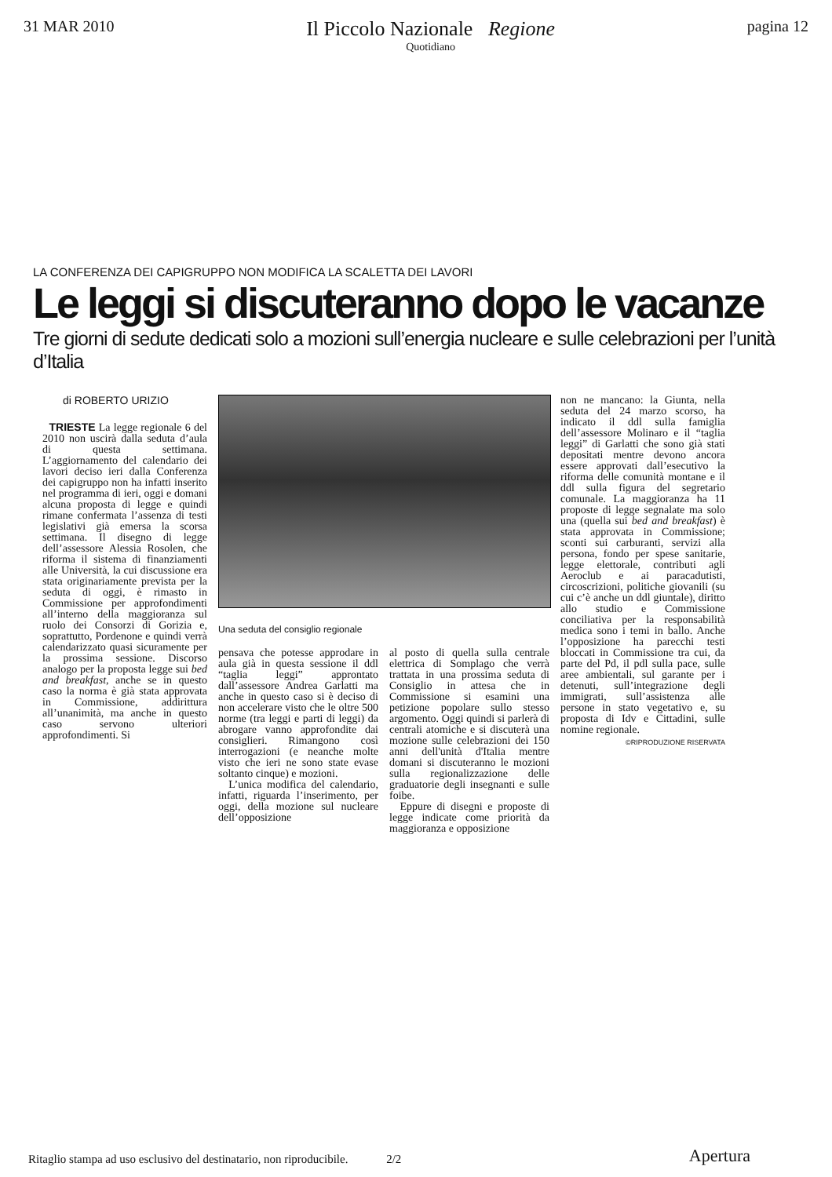31 MAR 2010
Il Piccolo Nazionale Regione
Quotidiano
pagina 12
LA CONFERENZA DEI CAPIGRUPPO NON MODIFICA LA SCALETTA DEI LAVORI
Le leggi si discuteranno dopo le vacanze
Tre giorni di sedute dedicati solo a mozioni sull’energia nucleare e sulle celebrazioni per l’unità d’Italia
di ROBERTO URIZIO
TRIESTE La legge regionale 6 del 2010 non uscirà dalla seduta d’aula di questa settimana. L’aggiornamento del calendario dei lavori deciso ieri dalla Conferenza dei capigruppo non ha infatti inserito nel programma di ieri, oggi e domani alcuna proposta di legge e quindi rimane confermata l’assenza di testi legislativi già emersa la scorsa settimana. Il disegno di legge dell’assessore Alessia Rosolen, che riforma il sistema di finanziamenti alle Università, la cui discussione era stata originariamente prevista per la seduta di oggi, è rimasto in Commissione per approfondimenti all’interno della maggioranza sul ruolo dei Consorzi di Gorizia e, soprattutto, Pordenone e quindi verrà calendarizzato quasi sicuramente per la prossima sessione. Discorso analogo per la proposta legge sui bed and breakfast, anche se in questo caso la norma è già stata approvata in Commissione, addirittura all’unanimità, ma anche in questo caso servono ulteriori approfondimenti. Si
Una seduta del consiglio regionale
pensava che potesse approdare in aula già in questa sessione il ddl “taglia leggi” approntato dall’assessore Andrea Garlatti ma anche in questo caso si è deciso di non accelerare visto che le oltre 500 norme (tra leggi e parti di leggi) da abrogare vanno approfondite dai consiglieri. Rimangono così interrogazioni (e neanche molte visto che ieri ne sono state evase soltanto cinque) e mozioni.
L’unica modifica del calendario, infatti, riguarda l’inserimento, per oggi, della mozione sul nucleare dell’opposizione
al posto di quella sulla centrale elettrica di Somplago che verrà trattata in una prossima seduta di Consiglio in attesa che in Commissione si esamini una petizione popolare sullo stesso argomento. Oggi quindi si parlerà di centrali atomiche e si discuterà una mozione sulle celebrazioni dei 150 anni dell'unità d'Italia mentre domani si discuteranno le mozioni sulla regionalizzazione delle graduatorie degli insegnanti e sulle foibe.
Eppure di disegni e proposte di legge indicate come priorità da maggioranza e opposizione
non ne mancano: la Giunta, nella seduta del 24 marzo scorso, ha indicato il ddl sulla famiglia dell’assessore Molinaro e il “taglia leggi” di Garlatti che sono già stati depositati mentre devono ancora essere approvati dall’esecutivo la riforma delle comunità montane e il ddl sulla figura del segretario comunale. La maggioranza ha 11 proposte di legge segnalate ma solo una (quella sui bed and breakfast) è stata approvata in Commissione; sconti sui carburanti, servizi alla persona, fondo per spese sanitarie, legge elettorale, contributi agli Aeroclub e ai paracadutisti, circoscrizioni, politiche giovanili (su cui c’è anche un ddl giuntale), diritto allo studio e Commissione conciliativa per la responsabilità medica sono i temi in ballo. Anche l’opposizione ha parecchi testi bloccati in Commissione tra cui, da parte del Pd, il pdl sulla pace, sulle aree ambientali, sul garante per i detenuti, sull’integrazione degli immigrati, sull’assistenza alle persone in stato vegetativo e, su proposta di Idv e Cittadini, sulle nomine regionale.
©RIPRODUZIONE RISERVATA
Ritaglio stampa ad uso esclusivo del destinatario, non riproducibile. 2/2 Apertura